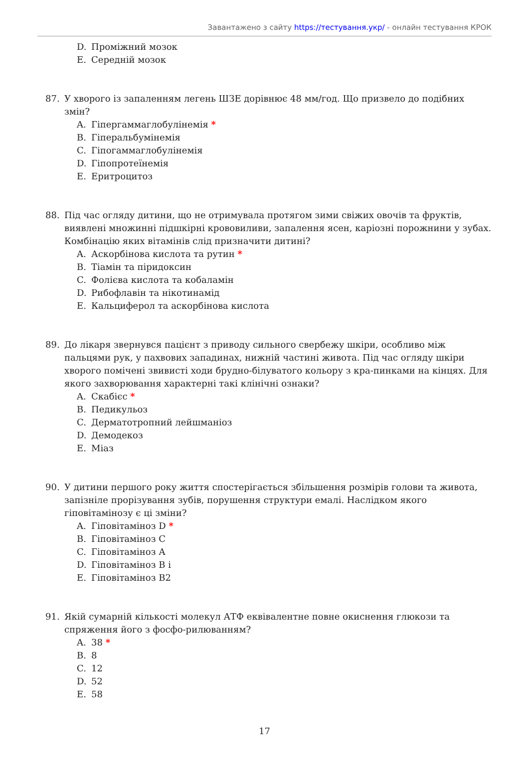Завантажено з сайту https://тестування.укр/ - онлайн тестування КРОК
D. Проміжний мозок
E. Середній мозок
87. У хворого із запаленням легень ШЗЕ дорівнює 48 мм/год. Що призвело до подібних змін?
A. Гіпергаммаглобулінемія *
B. Гіперальбумінемія
C. Гіпогаммаглобулінемія
D. Гіпопротеїнемія
E. Еритроцитоз
88. Під час огляду дитини, що не отримувала протягом зими свіжих овочів та фруктів, виявлені множинні підшкірні крововиливи, запалення ясен, каріозні порожнини у зубах. Комбінацію яких вітамінів слід призначити дитині?
A. Аскорбінова кислота та рутин *
B. Тіамін та піридоксин
C. Фолієва кислота та кобаламін
D. Рибофлавін та нікотинамід
E. Кальциферол та аскорбінова кислота
89. До лікаря звернувся пацієнт з приводу сильного свербежу шкіри, особливо між пальцями рук, у пахвових западинах, нижній частині живота. Під час огляду шкіри хворого помічені звивисті ходи брудно-білуватого кольору з кра-пинками на кінцях. Для якого захворювання характерні такі клінічні ознаки?
A. Скабієс *
B. Педикульоз
C. Дерматотропний лейшманіоз
D. Демодекоз
E. Міаз
90. У дитини першого року життя спостерігається збільшення розмірів голови та живота, запізніле прорізування зубів, порушення структури емалі. Наслідком якого гіповітамінозу є ці зміни?
A. Гіповітаміноз D *
B. Гіповітаміноз С
C. Гіповітаміноз А
D. Гіповітаміноз В і
E. Гіповітаміноз В2
91. Якій сумарній кількості молекул АТФ еквівалентне повне окиснення глюкози та спряження його з фосфо-рилюванням?
A. 38 *
B. 8
C. 12
D. 52
E. 58
17